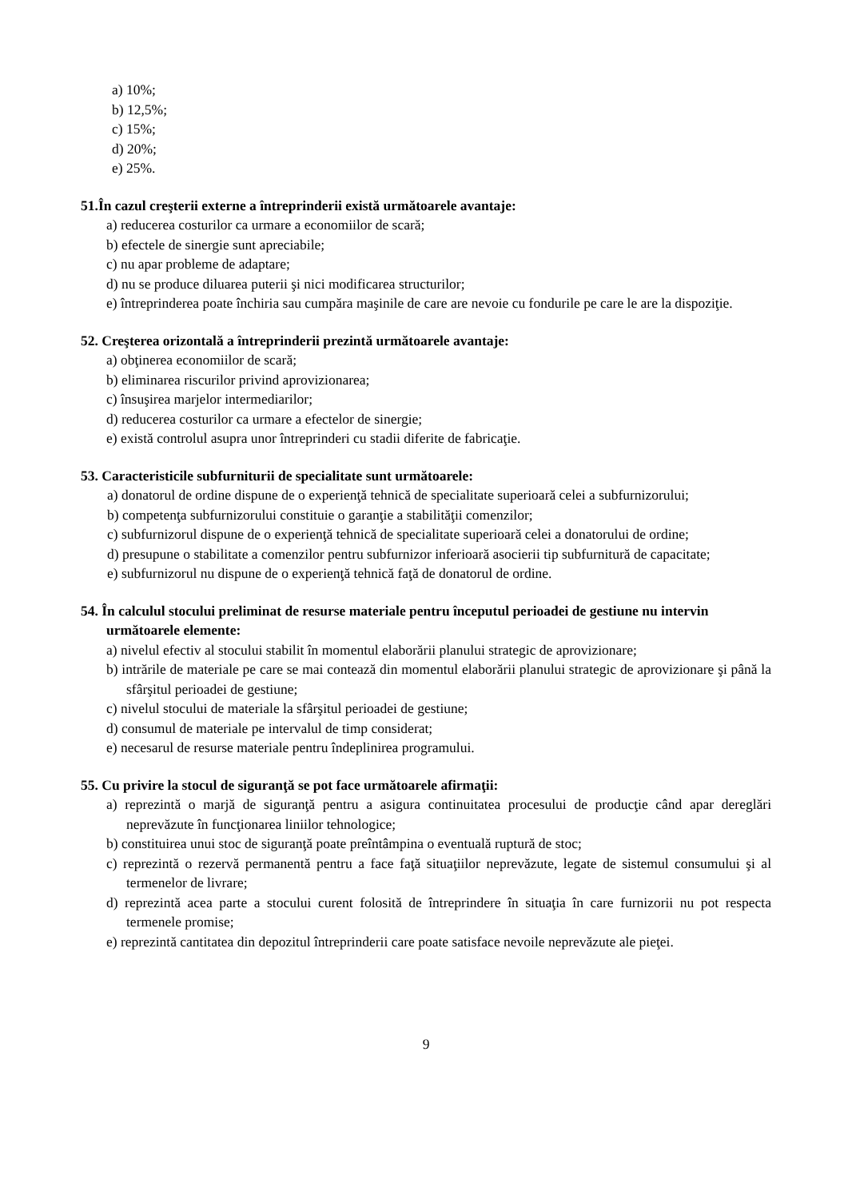a) 10%;
b) 12,5%;
c) 15%;
d) 20%;
e) 25%.
51.În cazul creşterii externe a întreprinderii există următoarele avantaje:
a) reducerea costurilor ca urmare a economiilor de scară;
b) efectele de sinergie sunt apreciabile;
c) nu apar probleme de adaptare;
d) nu se produce diluarea puterii şi nici modificarea structurilor;
e) întreprinderea poate închiria sau cumpăra maşinile de care are nevoie cu fondurile pe care le are la dispoziţie.
52. Creşterea orizontală a întreprinderii prezintă următoarele avantaje:
a) obţinerea economiilor de scară;
b) eliminarea riscurilor privind aprovizionarea;
c) însuşirea marjelor intermediarilor;
d) reducerea costurilor ca urmare a efectelor de sinergie;
e) există controlul asupra unor întreprinderi cu stadii diferite de fabricaţie.
53. Caracteristicile subfurniturii de specialitate sunt următoarele:
a) donatorul de ordine dispune de o experienţă tehnică de specialitate superioară celei a subfurnizorului;
b) competenţa subfurnizorului constituie o garanţie a stabilităţii comenzilor;
c) subfurnizorul dispune de o experienţă tehnică de specialitate superioară celei a donatorului de ordine;
d) presupune o stabilitate a comenzilor pentru subfurnizor inferioară asocierii tip subfurnitură de capacitate;
e) subfurnizorul nu dispune de o experienţă tehnică faţă de donatorul de ordine.
54. În calculul stocului preliminat de resurse materiale pentru începutul perioadei de gestiune nu intervin următoarele elemente:
a) nivelul efectiv al stocului stabilit în momentul elaborării planului strategic de aprovizionare;
b) intrările de materiale pe care se mai contează din momentul elaborării planului strategic de aprovizionare şi până la sfârşitul perioadei de gestiune;
c) nivelul stocului de materiale la sfârşitul perioadei de gestiune;
d) consumul de materiale pe intervalul de timp considerat;
e) necesarul de resurse materiale pentru îndeplinirea programului.
55. Cu privire la stocul de siguranţă se pot face următoarele afirmaţii:
a) reprezintă o marjă de siguranţă pentru a asigura continuitatea procesului de producţie când apar dereglări neprevăzute în funcţionarea liniilor tehnologice;
b) constituirea unui stoc de siguranţă poate preîntâmpina o eventuală ruptură de stoc;
c) reprezintă o rezervă permanentă pentru a face faţă situaţiilor neprevăzute, legate de sistemul consumului şi al termenelor de livrare;
d) reprezintă acea parte a stocului curent folosită de întreprindere în situaţia în care furnizorii nu pot respecta termenele promise;
e) reprezintă cantitatea din depozitul întreprinderii care poate satisface nevoile neprevăzute ale pieţei.
9